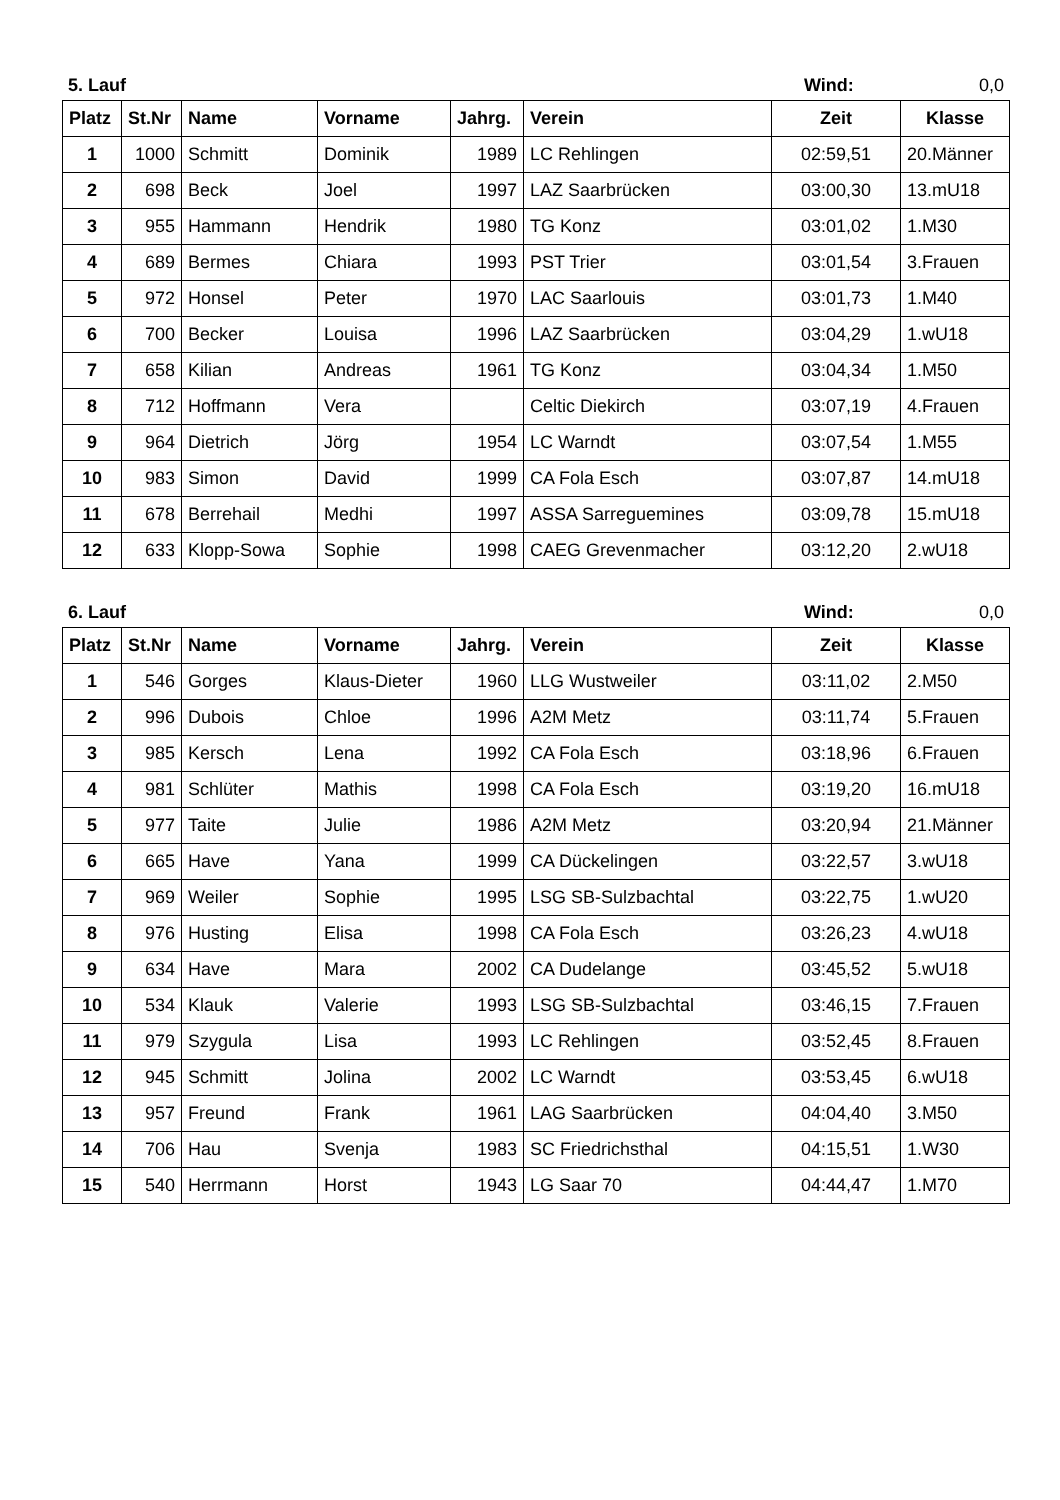5. Lauf Wind: 0,0
| Platz | St.Nr | Name | Vorname | Jahrg. | Verein | Zeit | Klasse |
| --- | --- | --- | --- | --- | --- | --- | --- |
| 1 | 1000 | Schmitt | Dominik | 1989 | LC Rehlingen | 02:59,51 | 20.Männer |
| 2 | 698 | Beck | Joel | 1997 | LAZ Saarbrücken | 03:00,30 | 13.mU18 |
| 3 | 955 | Hammann | Hendrik | 1980 | TG Konz | 03:01,02 | 1.M30 |
| 4 | 689 | Bermes | Chiara | 1993 | PST Trier | 03:01,54 | 3.Frauen |
| 5 | 972 | Honsel | Peter | 1970 | LAC Saarlouis | 03:01,73 | 1.M40 |
| 6 | 700 | Becker | Louisa | 1996 | LAZ Saarbrücken | 03:04,29 | 1.wU18 |
| 7 | 658 | Kilian | Andreas | 1961 | TG Konz | 03:04,34 | 1.M50 |
| 8 | 712 | Hoffmann | Vera | | Celtic Diekirch | 03:07,19 | 4.Frauen |
| 9 | 964 | Dietrich | Jörg | 1954 | LC Warndt | 03:07,54 | 1.M55 |
| 10 | 983 | Simon | David | 1999 | CA Fola Esch | 03:07,87 | 14.mU18 |
| 11 | 678 | Berrehail | Medhi | 1997 | ASSA Sarreguemines | 03:09,78 | 15.mU18 |
| 12 | 633 | Klopp-Sowa | Sophie | 1998 | CAEG Grevenmacher | 03:12,20 | 2.wU18 |
6. Lauf Wind: 0,0
| Platz | St.Nr | Name | Vorname | Jahrg. | Verein | Zeit | Klasse |
| --- | --- | --- | --- | --- | --- | --- | --- |
| 1 | 546 | Gorges | Klaus-Dieter | 1960 | LLG Wustweiler | 03:11,02 | 2.M50 |
| 2 | 996 | Dubois | Chloe | 1996 | A2M Metz | 03:11,74 | 5.Frauen |
| 3 | 985 | Kersch | Lena | 1992 | CA Fola Esch | 03:18,96 | 6.Frauen |
| 4 | 981 | Schlüter | Mathis | 1998 | CA Fola Esch | 03:19,20 | 16.mU18 |
| 5 | 977 | Taite | Julie | 1986 | A2M Metz | 03:20,94 | 21.Männer |
| 6 | 665 | Have | Yana | 1999 | CA Dückelingen | 03:22,57 | 3.wU18 |
| 7 | 969 | Weiler | Sophie | 1995 | LSG SB-Sulzbachtal | 03:22,75 | 1.wU20 |
| 8 | 976 | Husting | Elisa | 1998 | CA Fola Esch | 03:26,23 | 4.wU18 |
| 9 | 634 | Have | Mara | 2002 | CA Dudelange | 03:45,52 | 5.wU18 |
| 10 | 534 | Klauk | Valerie | 1993 | LSG SB-Sulzbachtal | 03:46,15 | 7.Frauen |
| 11 | 979 | Szygula | Lisa | 1993 | LC Rehlingen | 03:52,45 | 8.Frauen |
| 12 | 945 | Schmitt | Jolina | 2002 | LC Warndt | 03:53,45 | 6.wU18 |
| 13 | 957 | Freund | Frank | 1961 | LAG Saarbrücken | 04:04,40 | 3.M50 |
| 14 | 706 | Hau | Svenja | 1983 | SC Friedrichsthal | 04:15,51 | 1.W30 |
| 15 | 540 | Herrmann | Horst | 1943 | LG Saar 70 | 04:44,47 | 1.M70 |